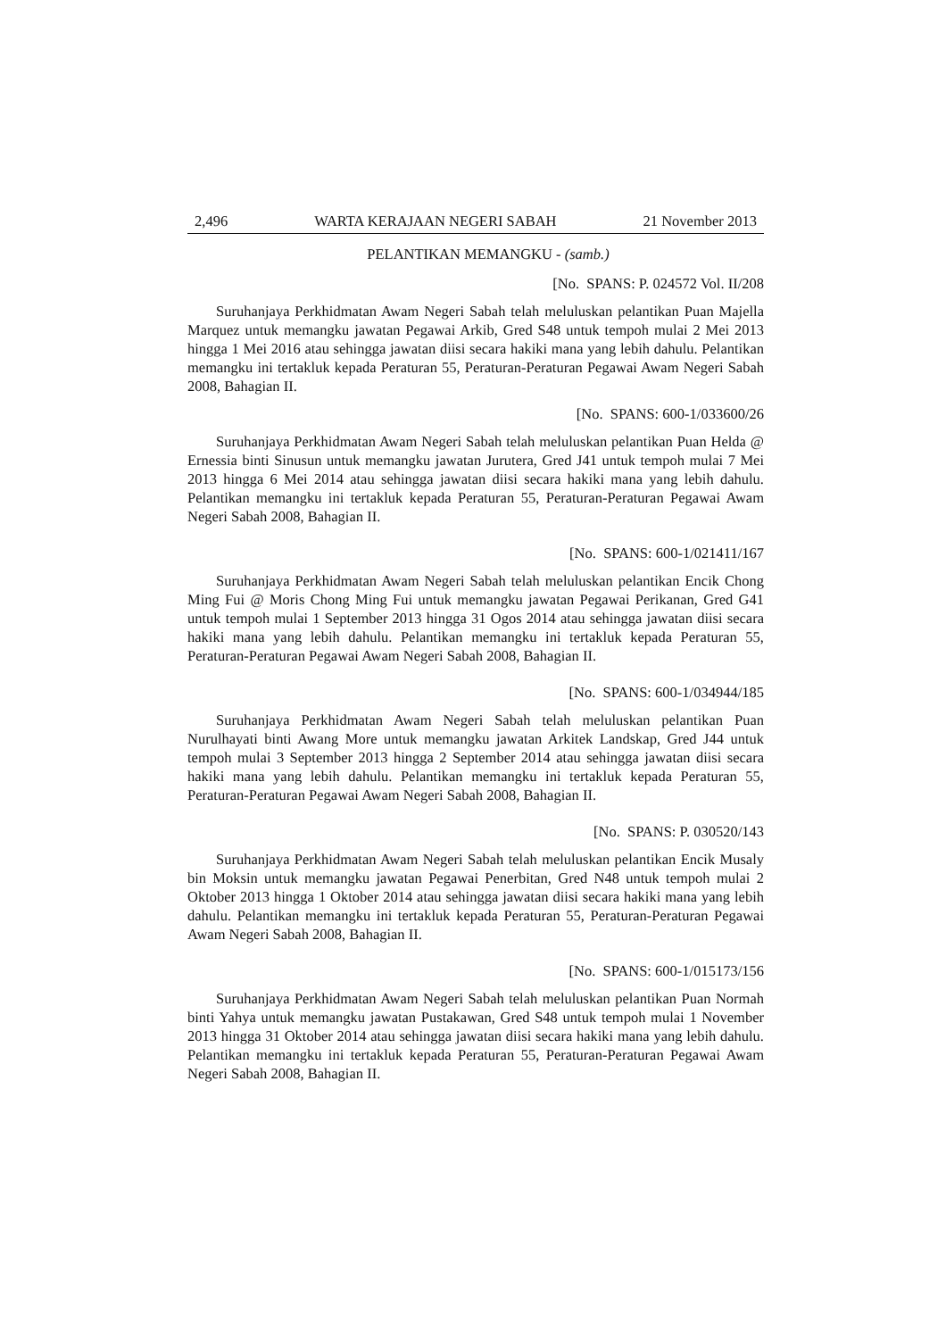2,496 WARTA KERAJAAN NEGERI SABAH 21 November 2013
PELANTIKAN MEMANGKU - (samb.)
[No. SPANS: P. 024572 Vol. II/208
Suruhanjaya Perkhidmatan Awam Negeri Sabah telah meluluskan pelantikan Puan Majella Marquez untuk memangku jawatan Pegawai Arkib, Gred S48 untuk tempoh mulai 2 Mei 2013 hingga 1 Mei 2016 atau sehingga jawatan diisi secara hakiki mana yang lebih dahulu. Pelantikan memangku ini tertakluk kepada Peraturan 55, Peraturan-Peraturan Pegawai Awam Negeri Sabah 2008, Bahagian II.
[No. SPANS: 600-1/033600/26
Suruhanjaya Perkhidmatan Awam Negeri Sabah telah meluluskan pelantikan Puan Helda @ Ernessia binti Sinusun untuk memangku jawatan Jurutera, Gred J41 untuk tempoh mulai 7 Mei 2013 hingga 6 Mei 2014 atau sehingga jawatan diisi secara hakiki mana yang lebih dahulu. Pelantikan memangku ini tertakluk kepada Peraturan 55, Peraturan-Peraturan Pegawai Awam Negeri Sabah 2008, Bahagian II.
[No. SPANS: 600-1/021411/167
Suruhanjaya Perkhidmatan Awam Negeri Sabah telah meluluskan pelantikan Encik Chong Ming Fui @ Moris Chong Ming Fui untuk memangku jawatan Pegawai Perikanan, Gred G41 untuk tempoh mulai 1 September 2013 hingga 31 Ogos 2014 atau sehingga jawatan diisi secara hakiki mana yang lebih dahulu. Pelantikan memangku ini tertakluk kepada Peraturan 55, Peraturan-Peraturan Pegawai Awam Negeri Sabah 2008, Bahagian II.
[No. SPANS: 600-1/034944/185
Suruhanjaya Perkhidmatan Awam Negeri Sabah telah meluluskan pelantikan Puan Nurulhayati binti Awang More untuk memangku jawatan Arkitek Landskap, Gred J44 untuk tempoh mulai 3 September 2013 hingga 2 September 2014 atau sehingga jawatan diisi secara hakiki mana yang lebih dahulu. Pelantikan memangku ini tertakluk kepada Peraturan 55, Peraturan-Peraturan Pegawai Awam Negeri Sabah 2008, Bahagian II.
[No. SPANS: P. 030520/143
Suruhanjaya Perkhidmatan Awam Negeri Sabah telah meluluskan pelantikan Encik Musaly bin Moksin untuk memangku jawatan Pegawai Penerbitan, Gred N48 untuk tempoh mulai 2 Oktober 2013 hingga 1 Oktober 2014 atau sehingga jawatan diisi secara hakiki mana yang lebih dahulu. Pelantikan memangku ini tertakluk kepada Peraturan 55, Peraturan-Peraturan Pegawai Awam Negeri Sabah 2008, Bahagian II.
[No. SPANS: 600-1/015173/156
Suruhanjaya Perkhidmatan Awam Negeri Sabah telah meluluskan pelantikan Puan Normah binti Yahya untuk memangku jawatan Pustakawan, Gred S48 untuk tempoh mulai 1 November 2013 hingga 31 Oktober 2014 atau sehingga jawatan diisi secara hakiki mana yang lebih dahulu. Pelantikan memangku ini tertakluk kepada Peraturan 55, Peraturan-Peraturan Pegawai Awam Negeri Sabah 2008, Bahagian II.